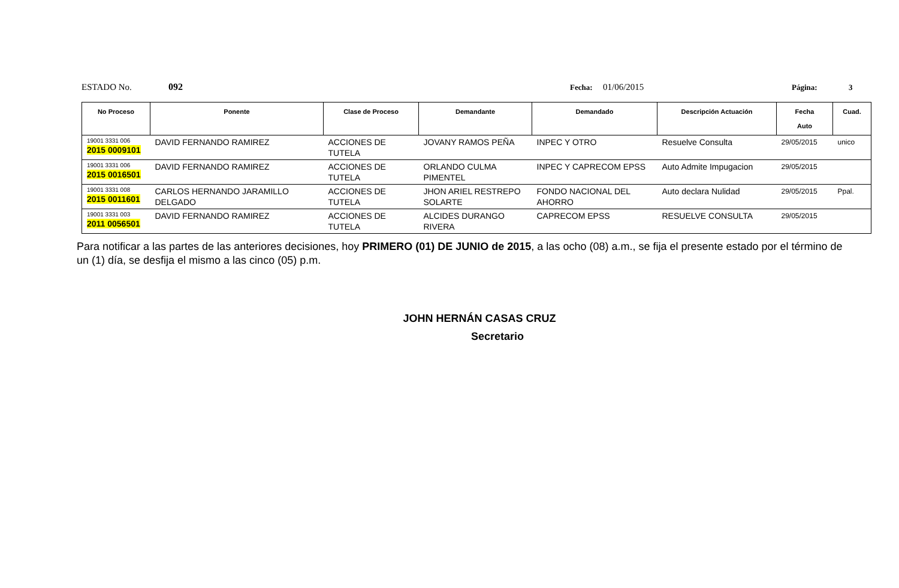ESTADO No. 092 Fecha: 01/06/2015 Página: 3
| No Proceso | Ponente | Clase de Proceso | Demandante | Demandado | Descripción Actuación | Fecha Auto | Cuad. |
| --- | --- | --- | --- | --- | --- | --- | --- |
| 19001 3331 006 2015 0009101 | DAVID FERNANDO RAMIREZ | ACCIONES DE TUTELA | JOVANY RAMOS PEÑA | INPEC Y OTRO | Resuelve Consulta | 29/05/2015 | unico |
| 19001 3331 006 2015 0016501 | DAVID FERNANDO RAMIREZ | ACCIONES DE TUTELA | ORLANDO CULMA PIMENTEL | INPEC Y CAPRECOM EPSS | Auto Admite Impugacion | 29/05/2015 | |
| 19001 3331 008 2015 0011601 | CARLOS HERNANDO JARAMILLO DELGADO | ACCIONES DE TUTELA | JHON ARIEL RESTREPO SOLARTE | FONDO NACIONAL DEL AHORRO | Auto declara Nulidad | 29/05/2015 | Ppal. |
| 19001 3331 003 2011 0056501 | DAVID FERNANDO RAMIREZ | ACCIONES DE TUTELA | ALCIDES DURANGO RIVERA | CAPRECOM EPSS | RESUELVE CONSULTA | 29/05/2015 | |
Para notificar a las partes de las anteriores decisiones, hoy PRIMERO (01) DE JUNIO de 2015, a las ocho (08) a.m., se fija el presente estado por el término de un (1) día, se desfija el mismo a las cinco (05) p.m.
JOHN HERNÁN CASAS CRUZ
Secretario